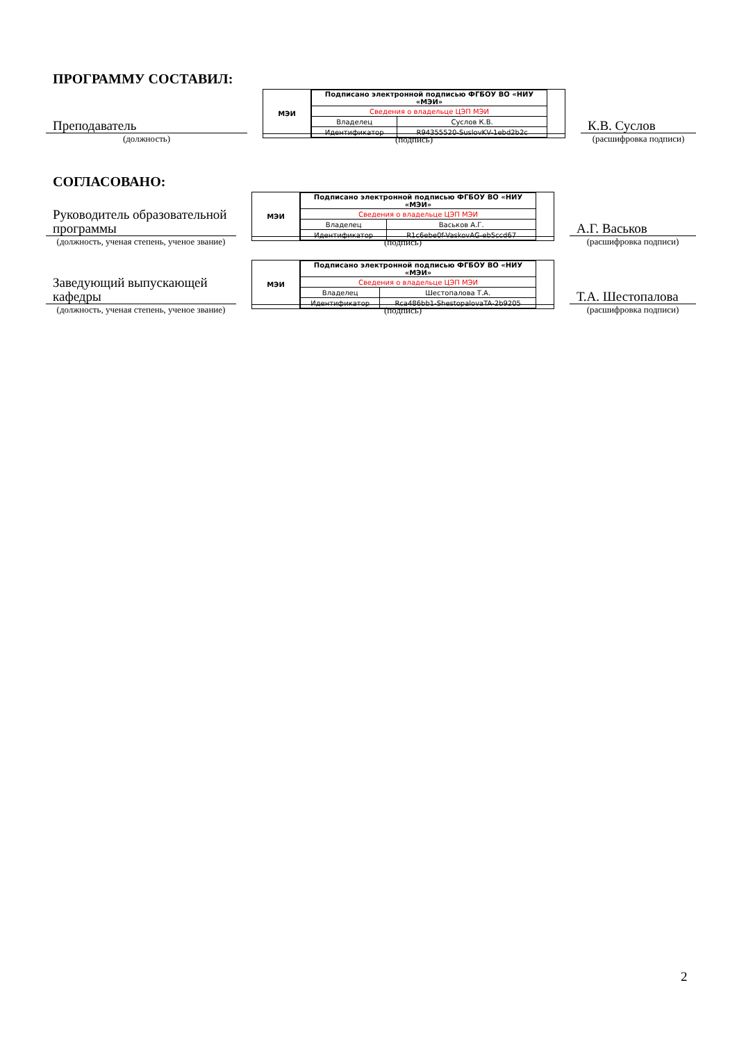ПРОГРАММУ СОСТАВИЛ:
Преподаватель
(должность)
МЭИ
| Подписано электронной подписью ФГБОУ ВО «НИУ «МЭИ» | |
| Сведения о владельце ЦЭП МЭИ | |
| Владелец | Суслов К.В. |
| Идентификатор | R94355520-SuslovKV-1ebd2b2c |
(подпись)
К.В. Суслов
(расшифровка подписи)
СОГЛАСОВАНО:
Руководитель образовательной программы
(должность, ученая степень, ученое звание)
МЭИ
| Подписано электронной подписью ФГБОУ ВО «НИУ «МЭИ» | |
| Сведения о владельце ЦЭП МЭИ | |
| Владелец | Васьков А.Г. |
| Идентификатор | R1c6ebe0f-VaskovAG-eb5ccd67 |
(подпись)
А.Г. Васьков
(расшифровка подписи)
Заведующий выпускающей кафедры
(должность, ученая степень, ученое звание)
МЭИ
| Подписано электронной подписью ФГБОУ ВО «НИУ «МЭИ» | |
| Сведения о владельце ЦЭП МЭИ | |
| Владелец | Шестопалова Т.А. |
| Идентификатор | Rca486bb1-ShestopalovaTA-2b9205 |
(подпись)
Т.А. Шестопалова
(расшифровка подписи)
2